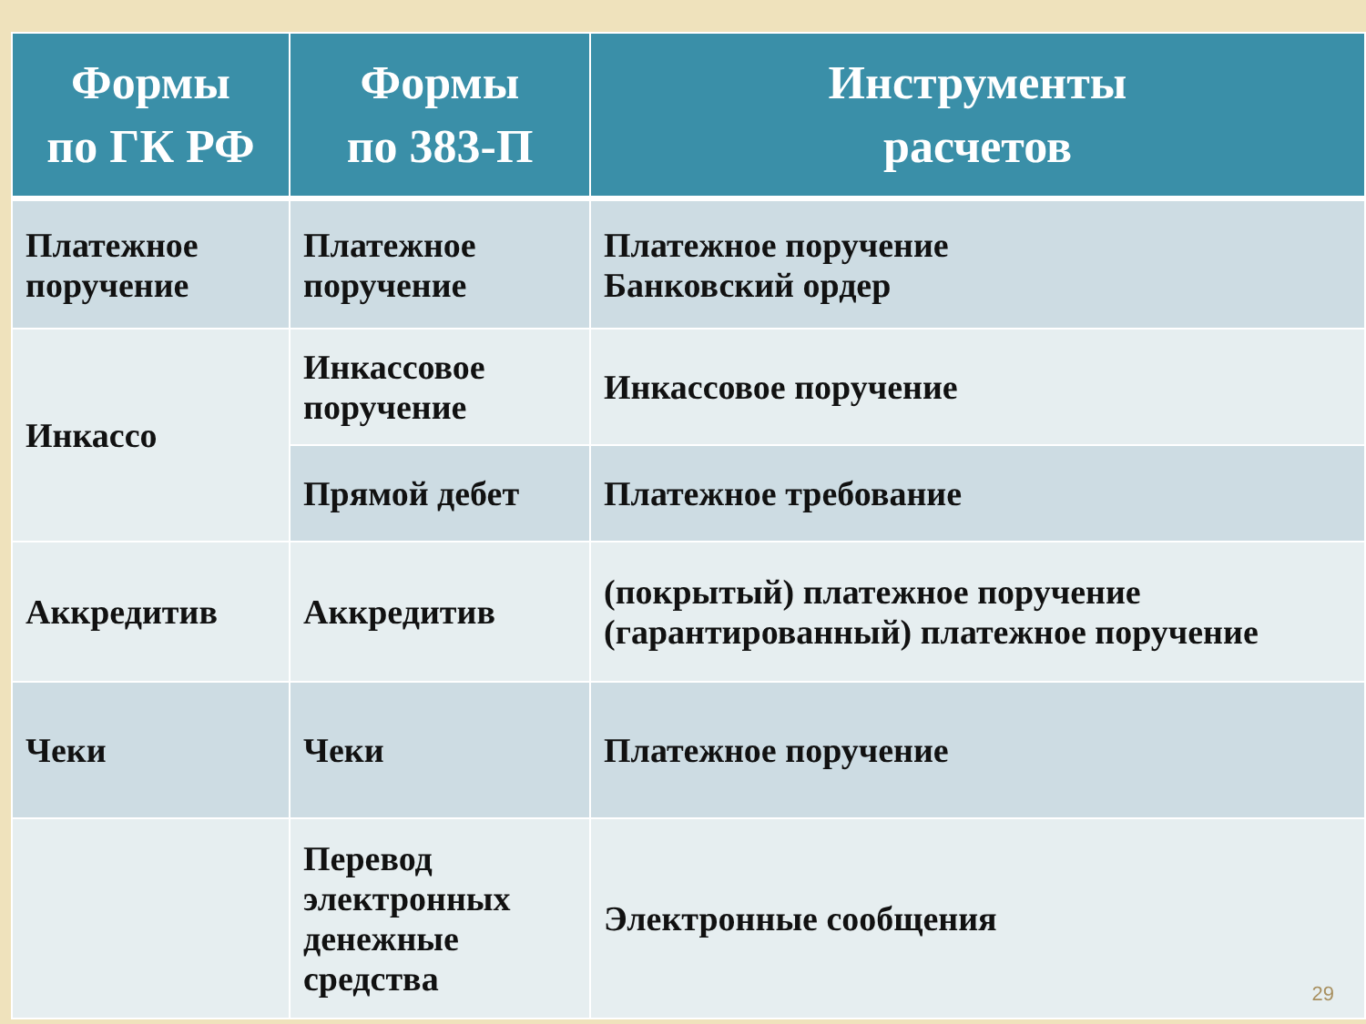| Формы по ГК РФ | Формы по 383-П | Инструменты расчетов |
| --- | --- | --- |
| Платежное поручение | Платежное поручение | Платежное поручение Банковский ордер |
| Инкассо | Инкассовое поручение | Инкассовое поручение |
| | Прямой дебет | Платежное требование |
| Аккредитив | Аккредитив | (покрытый) платежное поручение (гарантированный) платежное поручение |
| Чеки | Чеки | Платежное поручение |
| | Перевод электронных денежные средства | Электронные сообщения |
29